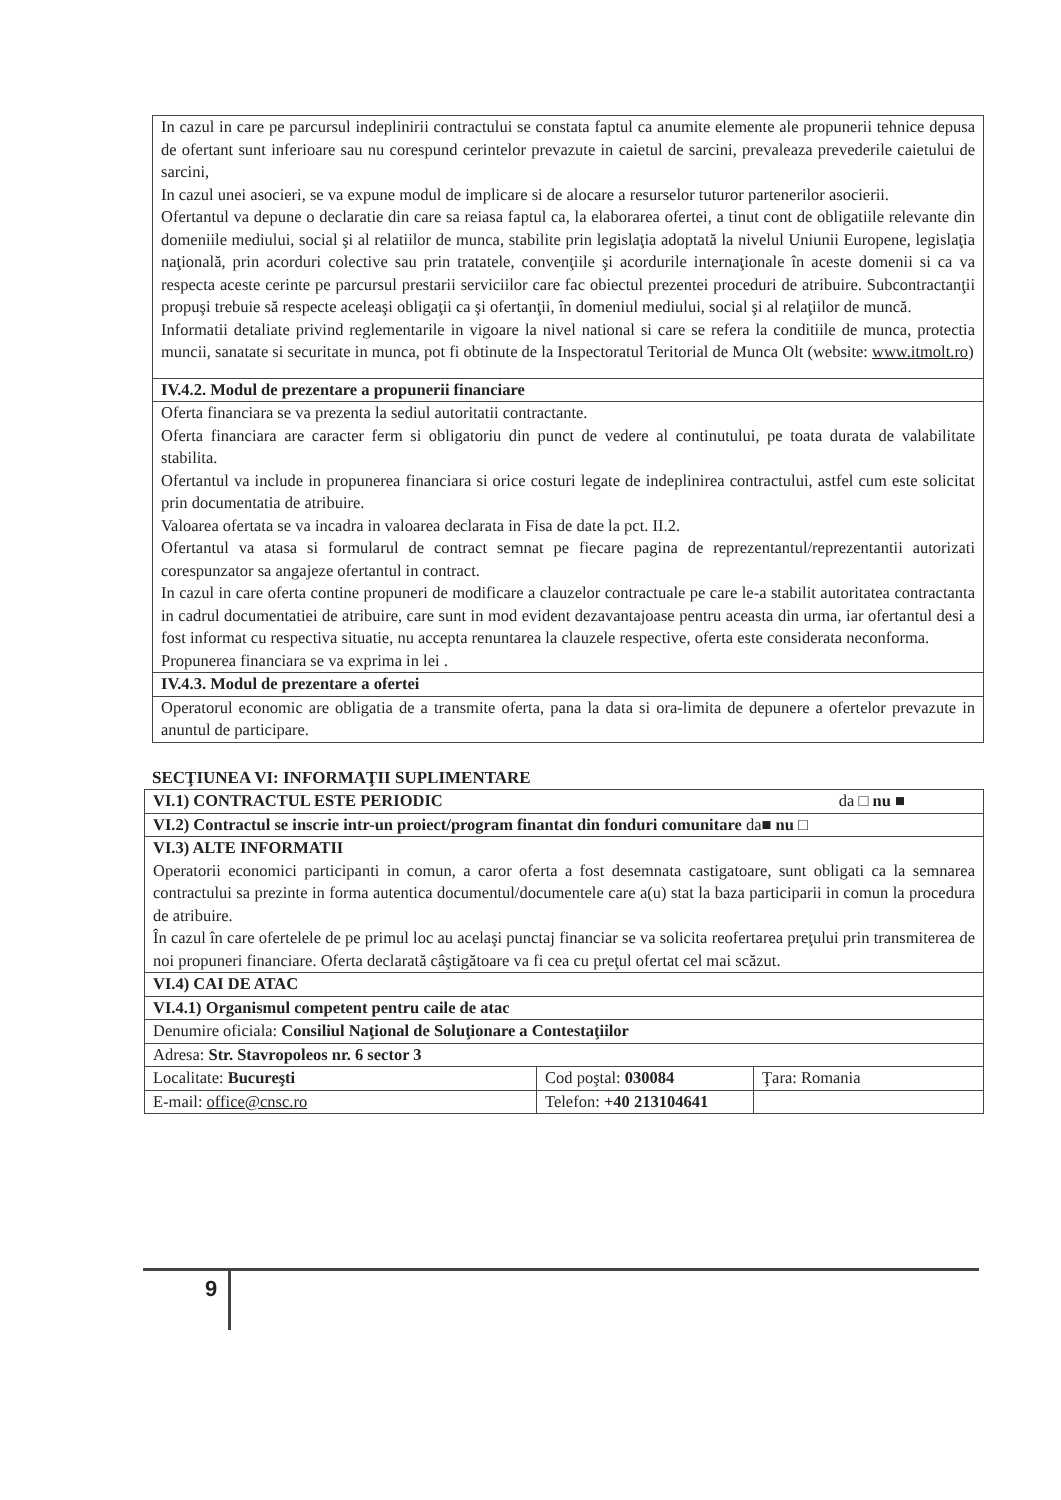| In cazul in care pe parcursul indeplinirii contractului se constata faptul ca anumite elemente ale propunerii tehnice depusa de ofertant sunt inferioare sau nu corespund cerintelor prevazute in caietul de sarcini, prevaleaza prevederile caietului de sarcini, In cazul unei asocieri, se va expune modul de implicare si de alocare a resurselor tuturor partenerilor asocierii. Ofertantul va depune o declaratie din care sa reiasa faptul ca, la elaborarea ofertei, a tinut cont de obligatiile relevante din domeniile mediului, social şi al relatiilor de munca, stabilite prin legislaţia adoptată la nivelul Uniunii Europene, legislaţia naţională, prin acorduri colective sau prin tratatele, convenţiile şi acordurile internaţionale în aceste domenii si ca va respecta aceste cerinte pe parcursul prestarii serviciilor care fac obiectul prezentei proceduri de atribuire. Subcontractanţii propuşi trebuie să respecte aceleaşi obligaţii ca şi ofertanţii, în domeniul mediului, social şi al relaţiilor de muncă. Informatii detaliate privind reglementarile in vigoare la nivel national si care se refera la conditiile de munca, protectia muncii, sanatate si securitate in munca, pot fi obtinute de la Inspectoratul Teritorial de Munca Olt (website: www.itmolt.ro ) |
| IV.4.2. Modul de prezentare a propunerii financiare |
| Oferta financiara se va prezenta la sediul autoritatii contractante. Oferta financiara are caracter ferm si obligatoriu din punct de vedere al continutului, pe toata durata de valabilitate stabilita. Ofertantul va include in propunerea financiara si orice costuri legate de indeplinirea contractului, astfel cum este solicitat prin documentatia de atribuire. Valoarea ofertata se va incadra in valoarea declarata in Fisa de date la pct. II.2. Ofertantul va atasa si formularul de contract semnat pe fiecare pagina de reprezentantul/reprezentantii autorizati corespunzator sa angajeze ofertantul in contract. In cazul in care oferta contine propuneri de modificare a clauzelor contractuale pe care le-a stabilit autoritatea contractanta in cadrul documentatiei de atribuire, care sunt in mod evident dezavantajoase pentru aceasta din urma, iar ofertantul desi a fost informat cu respectiva situatie, nu accepta renuntarea la clauzele respective, oferta este considerata neconforma. Propunerea financiara se va exprima in lei . |
| IV.4.3. Modul de prezentare a ofertei |
| Operatorul economic are obligatia de a transmite oferta, pana la data si ora-limita de depunere a ofertelor prevazute in anuntul de participare. |
SECŢIUNEA VI: INFORMAŢII SUPLIMENTARE
| VI.1) CONTRACTUL ESTE PERIODIC da □ nu ■ | | |
| VI.2) Contractul se inscrie intr-un proiect/program finantat din fonduri comunitare da ■ nu □ | | |
| VI.3) ALTE INFORMATII Operatorii economici participanti in comun, a caror oferta a fost desemnata castigatoare, sunt obligati ca la semnarea contractului sa prezinte in forma autentica documentul/documentele care a(u) stat la baza participarii in comun la procedura de atribuire. În cazul în care ofertelele de pe primul loc au acelaşi punctaj financiar se va solicita reofertarea preţului prin transmiterea de noi propuneri financiare. Oferta declarată câştigătoare va fi cea cu preţul ofertat cel mai scăzut. | | |
| VI.4) CAI DE ATAC | | |
| VI.4.1) Organismul competent pentru caile de atac | | |
| Denumire oficiala: Consiliul Naţional de Soluţionare a Contestaţiilor | | |
| Adresa: Str. Stavropoleos nr. 6 sector 3 | | |
| Localitate: Bucureşti | Cod poştal: 030084 | Ţara: Romania |
| E-mail: office@cnsc.ro | Telefon: +40 213104641 | |
9